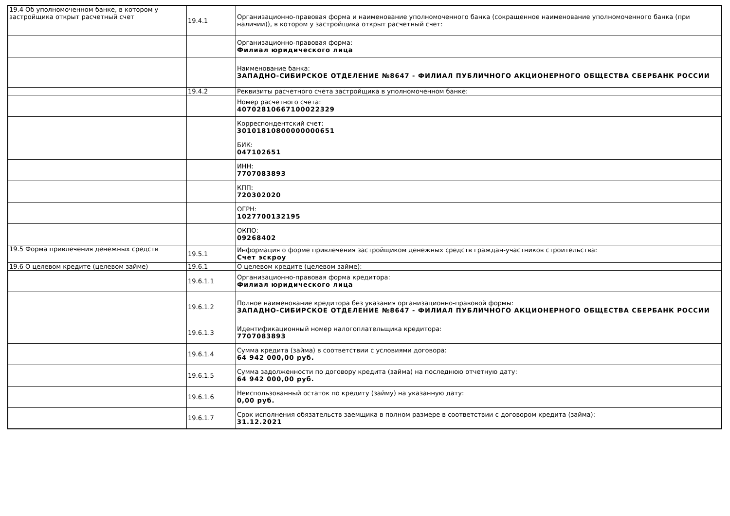| 19.4 Об уполномоченном банке, в котором у застройщика открыт расчетный счет | 19.4.1 | Организационно-правовая форма и наименование уполномоченного банка (сокращенное наименование уполномоченного банка (при наличии)), в котором у застройщика открыт расчетный счет: |
| | | Организационно-правовая форма: Филиал юридического лица |
| | | Наименование банка: ЗАПАДНО-СИБИРСКОЕ ОТДЕЛЕНИЕ №8647 - ФИЛИАЛ ПУБЛИЧНОГО АКЦИОНЕРНОГО ОБЩЕСТВА СБЕРБАНК РОССИИ |
| | 19.4.2 | Реквизиты расчетного счета застройщика в уполномоченном банке: |
| | | Номер расчетного счета: 40702810667100022329 |
| | | Корреспондентский счет: 30101810800000000651 |
| | | БИК: 047102651 |
| | | ИНН: 7707083893 |
| | | КПП: 720302020 |
| | | ОГРН: 1027700132195 |
| | | ОКПО: 09268402 |
| 19.5 Форма привлечения денежных средств | 19.5.1 | Информация о форме привлечения застройщиком денежных средств граждан-участников строительства: Счет эскроу |
| 19.6 О целевом кредите (целевом займе) | 19.6.1 | О целевом кредите (целевом займе): |
| | 19.6.1.1 | Организационно-правовая форма кредитора: Филиал юридического лица |
| | 19.6.1.2 | Полное наименование кредитора без указания организационно-правовой формы: ЗАПАДНО-СИБИРСКОЕ ОТДЕЛЕНИЕ №8647 - ФИЛИАЛ ПУБЛИЧНОГО АКЦИОНЕРНОГО ОБЩЕСТВА СБЕРБАНК РОССИИ |
| | 19.6.1.3 | Идентификационный номер налогоплательщика кредитора: 7707083893 |
| | 19.6.1.4 | Сумма кредита (займа) в соответствии с условиями договора: 64 942 000,00 руб. |
| | 19.6.1.5 | Сумма задолженности по договору кредита (займа) на последнюю отчетную дату: 64 942 000,00 руб. |
| | 19.6.1.6 | Неиспользованный остаток по кредиту (займу) на указанную дату: 0,00 руб. |
| | 19.6.1.7 | Срок исполнения обязательств заемщика в полном размере в соответствии с договором кредита (займа): 31.12.2021 |